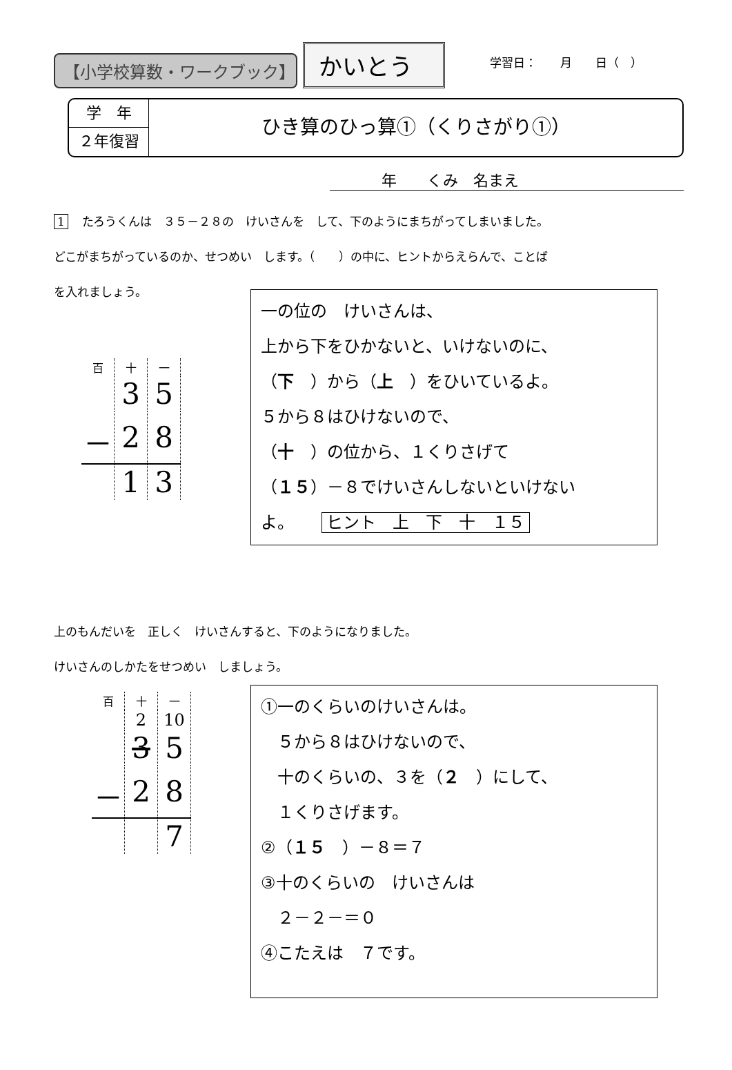【小学校算数・ワークブック】
かいとう
学習日：　　月　　日（　）
学　年
２年復習
ひき算のひっ算①（くりさがり①）
年　　くみ　名まえ
1 たろうくんは　３５－２８の　けいさんを　して、下のようにまちがってしまいました。
どこがまちがっているのか、せつめい　します。（　　）の中に、ヒントからえらんで、ことば
を入れましょう。
| 百 | 十 | 一 |
| | 3 | 5 |
| － | 2 | 8 |
| | 1 | 3 |
一の位の　けいさんは、
上から下をひかないと、いけないのに、
（下　）から（上　）をひいているよ。
５から８はひけないので、
（十　）の位から、１くりさげて
（１５）－８でけいさんしないといけない
よ。 ヒント　上　下　十　１５
上のもんだいを　正しく　けいさんすると、下のようになりました。
けいさんのしかたをせつめい　しましょう。
| 百 | 十 | 一 |
| | 2 | 10 |
| | 3 | 5 |
| － | 2 | 8 |
| | | 7 |
①一のくらいのけいさんは。
　５から８はひけないので、
　十のくらいの、３を（２　）にして、
　１くりさげます。
②（１５　）－８＝７
③十のくらいの　けいさんは
　２－２－＝０
④こたえは　７です。